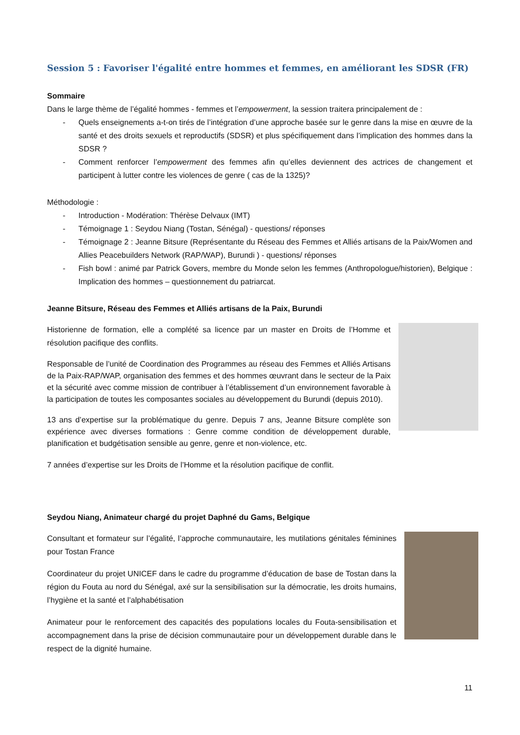Session 5 : Favoriser l'égalité entre hommes et femmes, en améliorant les SDSR (FR)
Sommaire
Dans le large thème de l’égalité hommes - femmes et l’empowerment, la session traitera principalement de :
- Quels enseignements a-t-on tirés de l’intégration d’une approche basée sur le genre dans la mise en œuvre de la santé et des droits sexuels et reproductifs (SDSR) et plus spécifiquement dans l’implication des hommes dans la SDSR ?
- Comment renforcer l’empowerment des femmes afin qu’elles deviennent des actrices de changement et participent à lutter contre les violences de genre ( cas de la 1325)?
Méthodologie :
- Introduction - Modération: Thérèse Delvaux (IMT)
- Témoignage 1 : Seydou Niang (Tostan, Sénégal) - questions/ réponses
- Témoignage 2 : Jeanne Bitsure (Représentante du Réseau des Femmes et Alliés artisans de la Paix/Women and Allies Peacebuilders Network (RAP/WAP), Burundi ) - questions/ réponses
- Fish bowl : animé par Patrick Govers, membre du Monde selon les femmes (Anthropologue/historien), Belgique : Implication des hommes – questionnement du patriarcat.
Jeanne Bitsure, Réseau des Femmes et Alliés artisans de la Paix, Burundi
Historienne de formation, elle a complété sa licence par un master en Droits de l’Homme et résolution pacifique des conflits.
Responsable de l’unité de Coordination des Programmes au réseau des Femmes et Alliés Artisans de la Paix-RAP/WAP, organisation des femmes et des hommes œuvrant dans le secteur de la Paix et la sécurité avec comme mission de contribuer à l’établissement d’un environnement favorable à la participation de toutes les composantes sociales au développement du Burundi (depuis 2010).
13 ans d’expertise sur la problématique du genre. Depuis 7 ans, Jeanne Bitsure complète son expérience avec diverses formations : Genre comme condition de développement durable, planification et budgétisation sensible au genre, genre et non-violence, etc.
7 années d’expertise sur les Droits de l’Homme et la résolution pacifique de conflit.
Seydou Niang, Animateur chargé du projet Daphné du Gams, Belgique
Consultant et formateur sur l’égalité, l’approche communautaire, les mutilations génitales féminines pour Tostan France
Coordinateur du projet UNICEF dans le cadre du programme d’éducation de base de Tostan dans la région du Fouta au nord du Sénégal, axé sur la sensibilisation sur la démocratie, les droits humains, l’hygiène et la santé et l’alphabétisation
Animateur pour le renforcement des capacités des populations locales du Fouta-sensibilisation et accompagnement dans la prise de décision communautaire pour un développement durable dans le respect de la dignité humaine.
11